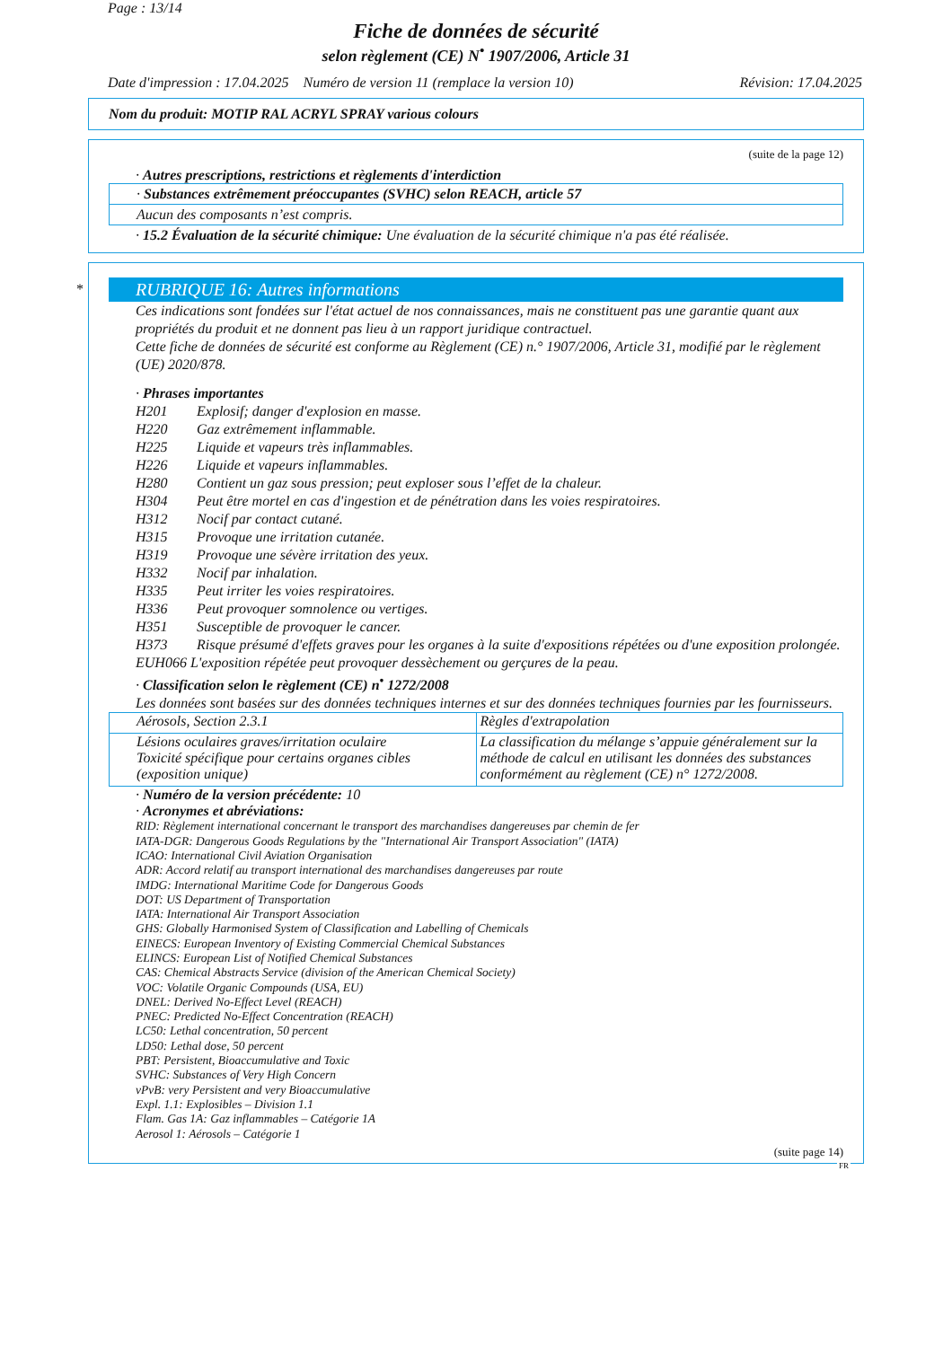Page : 13/14
Fiche de données de sécurité
selon règlement (CE) N<sup>•</sup> 1907/2006, Article 31
Date d'impression : 17.04.2025 Numéro de version 11 (remplace la version 10) Révision: 17.04.2025
Nom du produit: MOTIP RAL ACRYL SPRAY various colours
(suite de la page 12)
· Autres prescriptions, restrictions et règlements d'interdiction
· Substances extrêmement préoccupantes (SVHC) selon REACH, article 57
Aucun des composants n’est compris.
· 15.2 Évaluation de la sécurité chimique: Une évaluation de la sécurité chimique n'a pas été réalisée.
*
RUBRIQUE 16: Autres informations
Ces indications sont fondées sur l'état actuel de nos connaissances, mais ne constituent pas une garantie quant aux propriétés du produit et ne donnent pas lieu à un rapport juridique contractuel.
Cette fiche de données de sécurité est conforme au Règlement (CE) n.° 1907/2006, Article 31, modifié par le règlement (UE) 2020/878.
· Phrases importantes
H201 Explosif; danger d'explosion en masse.
H220 Gaz extrêmement inflammable.
H225 Liquide et vapeurs très inflammables.
H226 Liquide et vapeurs inflammables.
H280 Contient un gaz sous pression; peut exploser sous l’effet de la chaleur.
H304 Peut être mortel en cas d'ingestion et de pénétration dans les voies respiratoires.
H312 Nocif par contact cutané.
H315 Provoque une irritation cutanée.
H319 Provoque une sévère irritation des yeux.
H332 Nocif par inhalation.
H335 Peut irriter les voies respiratoires.
H336 Peut provoquer somnolence ou vertiges.
H351 Susceptible de provoquer le cancer.
H373 Risque présumé d'effets graves pour les organes à la suite d'expositions répétées ou d'une exposition prolongée.
EUH066 L'exposition répétée peut provoquer dessèchement ou gerçures de la peau.
· Classification selon le règlement (CE) n<sup>•</sup> 1272/2008
Les données sont basées sur des données techniques internes et sur des données techniques fournies par les fournisseurs.
| Aérosols, Section 2.3.1 | Règles d'extrapolation |
| Lésions oculaires graves/irritation oculaire Toxicité spécifique pour certains organes cibles (exposition unique) | La classification du mélange s’appuie généralement sur la méthode de calcul en utilisant les données des substances conformément au règlement (CE) n° 1272/2008. |
· Numéro de la version précédente: 10
· Acronymes et abréviations:
RID: Règlement international concernant le transport des marchandises dangereuses par chemin de fer
IATA-DGR: Dangerous Goods Regulations by the "International Air Transport Association" (IATA)
ICAO: International Civil Aviation Organisation
ADR: Accord relatif au transport international des marchandises dangereuses par route
IMDG: International Maritime Code for Dangerous Goods
DOT: US Department of Transportation
IATA: International Air Transport Association
GHS: Globally Harmonised System of Classification and Labelling of Chemicals
EINECS: European Inventory of Existing Commercial Chemical Substances
ELINCS: European List of Notified Chemical Substances
CAS: Chemical Abstracts Service (division of the American Chemical Society)
VOC: Volatile Organic Compounds (USA, EU)
DNEL: Derived No-Effect Level (REACH)
PNEC: Predicted No-Effect Concentration (REACH)
LC50: Lethal concentration, 50 percent
LD50: Lethal dose, 50 percent
PBT: Persistent, Bioaccumulative and Toxic
SVHC: Substances of Very High Concern
vPvB: very Persistent and very Bioaccumulative
Expl. 1.1: Explosibles – Division 1.1
Flam. Gas 1A: Gaz inflammables – Catégorie 1A
Aerosol 1: Aérosols – Catégorie 1
(suite page 14)
FR